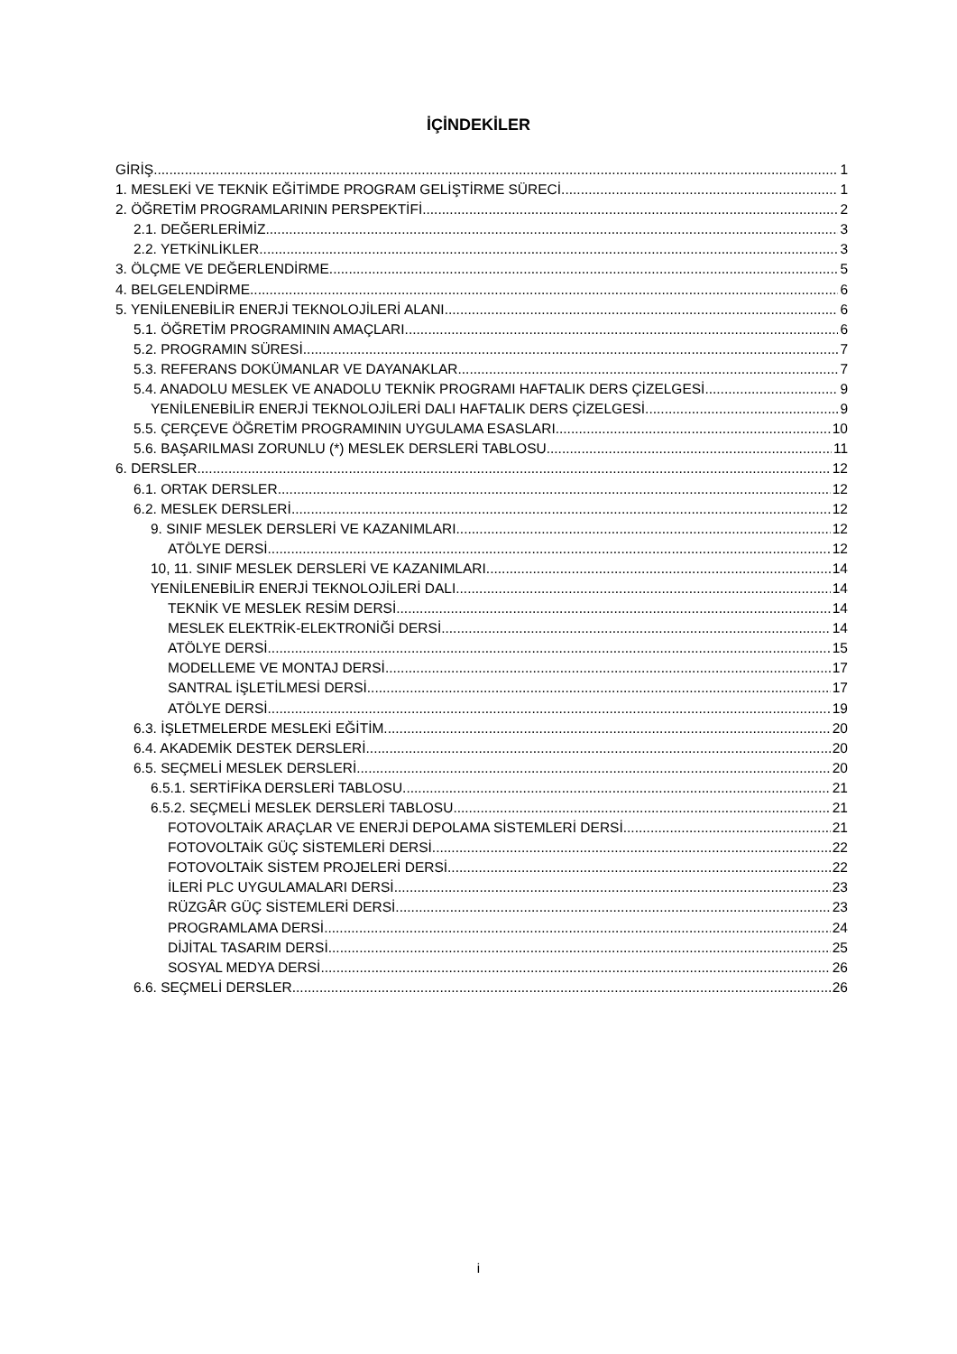İÇİNDEKİLER
GİRİŞ 1
1. MESLEKİ VE TEKNİK EĞİTİMDE PROGRAM GELİŞTİRME SÜRECİ 1
2. ÖĞRETİM PROGRAMLARININ PERSPEKTİFİ 2
2.1. DEĞERLERİMİZ 3
2.2. YETKİNLİKLER 3
3. ÖLÇME VE DEĞERLENDİRME 5
4. BELGELENDİRME 6
5. YENİLENEBİLİR ENERJİ TEKNOLOJİLERİ ALANI 6
5.1. ÖĞRETİM PROGRAMININ AMAÇLARI 6
5.2. PROGRAMIN SÜRESİ 7
5.3. REFERANS DOKÜMANLAR VE DAYANAKLAR 7
5.4. ANADOLU MESLEK VE ANADOLU TEKNİK PROGRAMI HAFTALIK DERS ÇİZELGESİ 9
YENİLENEBİLİR ENERJİ TEKNOLOJİLERİ DALI HAFTALIK DERS ÇİZELGESİ 9
5.5. ÇERÇEVE ÖĞRETİM PROGRAMININ UYGULAMA ESASLARI 10
5.6. BAŞARILMASI ZORUNLU (*) MESLEK DERSLERİ TABLOSU 11
6. DERSLER 12
6.1. ORTAK DERSLER 12
6.2. MESLEK DERSLERİ 12
9. SINIF MESLEK DERSLERİ VE KAZANIMLARI 12
ATÖLYE DERSİ 12
10, 11. SINIF MESLEK DERSLERİ VE KAZANIMLARI 14
YENİLENEBİLİR ENERJİ TEKNOLOJİLERİ DALI 14
TEKNİK VE MESLEK RESİM DERSİ 14
MESLEK ELEKTRİK-ELEKTRONİĞİ DERSİ 14
ATÖLYE DERSİ 15
MODELLEME VE MONTAJ DERSİ 17
SANTRAL İŞLETİLMESİ DERSİ 17
ATÖLYE DERSİ 19
6.3. İŞLETMELERDE MESLEKİ EĞİTİM 20
6.4. AKADEMİK DESTEK DERSLERİ 20
6.5. SEÇMELİ MESLEK DERSLERİ 20
6.5.1. SERTİFİKA DERSLERİ TABLOSU 21
6.5.2. SEÇMELİ MESLEK DERSLERİ TABLOSU 21
FOTOVOLTAİK ARAÇLAR VE ENERJİ DEPOLAMA SİSTEMLERİ DERSİ 21
FOTOVOLTAİK GÜÇ SİSTEMLERİ DERSİ 22
FOTOVOLTAİK SİSTEM PROJELERİ DERSİ 22
İLERİ PLC UYGULAMALARI DERSİ 23
RÜZGÂR GÜÇ SİSTEMLERİ DERSİ 23
PROGRAMLAMA DERSİ 24
DİJİTAL TASARIM DERSİ 25
SOSYAL MEDYA DERSİ 26
6.6. SEÇMELİ DERSLER 26
i